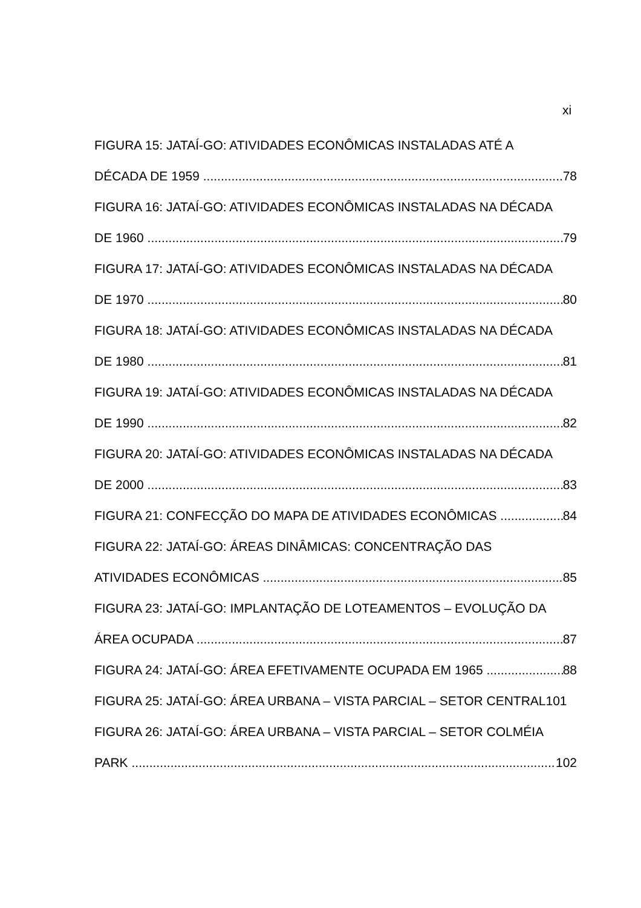xi
FIGURA 15: JATAÍ-GO: ATIVIDADES ECONÔMICAS INSTALADAS ATÉ A
DÉCADA DE 1959 78
FIGURA 16: JATAÍ-GO: ATIVIDADES ECONÔMICAS INSTALADAS NA DÉCADA
DE 1960 79
FIGURA 17: JATAÍ-GO: ATIVIDADES ECONÔMICAS INSTALADAS NA DÉCADA
DE 1970 80
FIGURA 18: JATAÍ-GO: ATIVIDADES ECONÔMICAS INSTALADAS NA DÉCADA
DE 1980 81
FIGURA 19: JATAÍ-GO: ATIVIDADES ECONÔMICAS INSTALADAS NA DÉCADA
DE 1990 82
FIGURA 20: JATAÍ-GO: ATIVIDADES ECONÔMICAS INSTALADAS NA DÉCADA
DE 2000 83
FIGURA 21: CONFECÇÃO DO MAPA DE ATIVIDADES ECONÔMICAS 84
FIGURA 22: JATAÍ-GO: ÁREAS DINÂMICAS: CONCENTRAÇÃO DAS
ATIVIDADES ECONÔMICAS 85
FIGURA 23: JATAÍ-GO: IMPLANTAÇÃO DE LOTEAMENTOS – EVOLUÇÃO DA
ÁREA OCUPADA 87
FIGURA 24: JATAÍ-GO: ÁREA EFETIVAMENTE OCUPADA EM 1965 88
FIGURA 25: JATAÍ-GO: ÁREA URBANA – VISTA PARCIAL – SETOR CENTRAL 101
FIGURA 26: JATAÍ-GO: ÁREA URBANA – VISTA PARCIAL – SETOR COLMÉIA
PARK 102